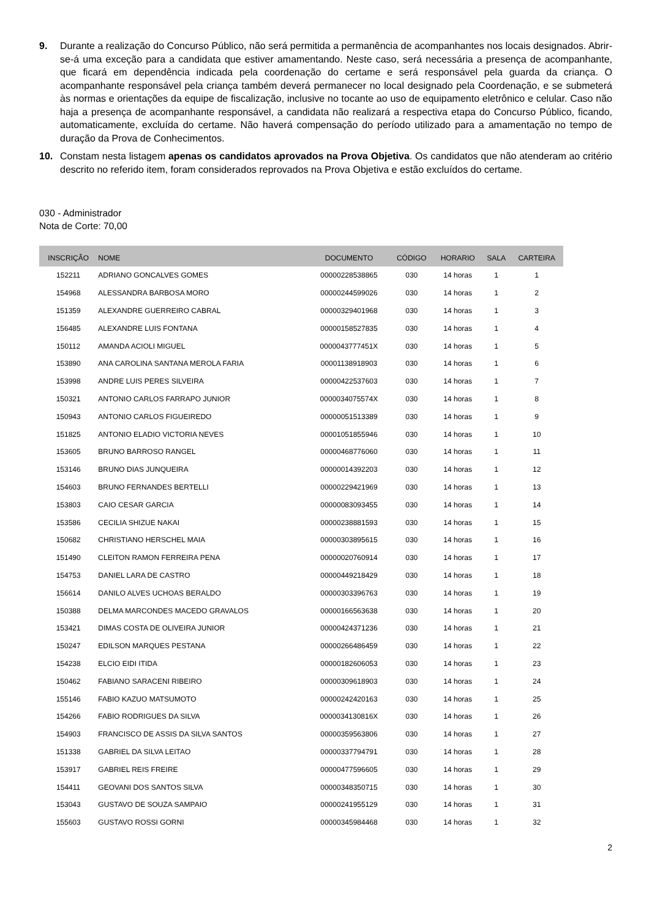9. Durante a realização do Concurso Público, não será permitida a permanência de acompanhantes nos locais designados. Abrir-se-á uma exceção para a candidata que estiver amamentando. Neste caso, será necessária a presença de acompanhante, que ficará em dependência indicada pela coordenação do certame e será responsável pela guarda da criança. O acompanhante responsável pela criança também deverá permanecer no local designado pela Coordenação, e se submeterá às normas e orientações da equipe de fiscalização, inclusive no tocante ao uso de equipamento eletrônico e celular. Caso não haja a presença de acompanhante responsável, a candidata não realizará a respectiva etapa do Concurso Público, ficando, automaticamente, excluída do certame. Não haverá compensação do período utilizado para a amamentação no tempo de duração da Prova de Conhecimentos.
10. Constam nesta listagem apenas os candidatos aprovados na Prova Objetiva. Os candidatos que não atenderam ao critério descrito no referido item, foram considerados reprovados na Prova Objetiva e estão excluídos do certame.
030 - Administrador
Nota de Corte: 70,00
| INSCRIÇÃO | NOME | DOCUMENTO | CÓDIGO | HORARIO | SALA | CARTEIRA |
| --- | --- | --- | --- | --- | --- | --- |
| 152211 | ADRIANO GONCALVES GOMES | 00000228538865 | 030 | 14 horas | 1 | 1 |
| 154968 | ALESSANDRA BARBOSA MORO | 00000244599026 | 030 | 14 horas | 1 | 2 |
| 151359 | ALEXANDRE GUERREIRO CABRAL | 00000329401968 | 030 | 14 horas | 1 | 3 |
| 156485 | ALEXANDRE LUIS FONTANA | 00000158527835 | 030 | 14 horas | 1 | 4 |
| 150112 | AMANDA ACIOLI MIGUEL | 0000043777451X | 030 | 14 horas | 1 | 5 |
| 153890 | ANA CAROLINA SANTANA MEROLA FARIA | 00001138918903 | 030 | 14 horas | 1 | 6 |
| 153998 | ANDRE LUIS PERES SILVEIRA | 00000422537603 | 030 | 14 horas | 1 | 7 |
| 150321 | ANTONIO CARLOS FARRAPO JUNIOR | 0000034075574X | 030 | 14 horas | 1 | 8 |
| 150943 | ANTONIO CARLOS FIGUEIREDO | 00000051513389 | 030 | 14 horas | 1 | 9 |
| 151825 | ANTONIO ELADIO VICTORIA NEVES | 00001051855946 | 030 | 14 horas | 1 | 10 |
| 153605 | BRUNO BARROSO RANGEL | 00000468776060 | 030 | 14 horas | 1 | 11 |
| 153146 | BRUNO DIAS JUNQUEIRA | 00000014392203 | 030 | 14 horas | 1 | 12 |
| 154603 | BRUNO FERNANDES BERTELLI | 00000229421969 | 030 | 14 horas | 1 | 13 |
| 153803 | CAIO CESAR GARCIA | 00000083093455 | 030 | 14 horas | 1 | 14 |
| 153586 | CECILIA SHIZUE NAKAI | 00000238881593 | 030 | 14 horas | 1 | 15 |
| 150682 | CHRISTIANO HERSCHEL MAIA | 00000303895615 | 030 | 14 horas | 1 | 16 |
| 151490 | CLEITON RAMON FERREIRA PENA | 00000020760914 | 030 | 14 horas | 1 | 17 |
| 154753 | DANIEL LARA DE CASTRO | 00000449218429 | 030 | 14 horas | 1 | 18 |
| 156614 | DANILO ALVES UCHOAS BERALDO | 00000303396763 | 030 | 14 horas | 1 | 19 |
| 150388 | DELMA MARCONDES MACEDO GRAVALOS | 00000166563638 | 030 | 14 horas | 1 | 20 |
| 153421 | DIMAS COSTA DE OLIVEIRA JUNIOR | 00000424371236 | 030 | 14 horas | 1 | 21 |
| 150247 | EDILSON MARQUES PESTANA | 00000266486459 | 030 | 14 horas | 1 | 22 |
| 154238 | ELCIO EIDI ITIDA | 00000182606053 | 030 | 14 horas | 1 | 23 |
| 150462 | FABIANO SARACENI RIBEIRO | 00000309618903 | 030 | 14 horas | 1 | 24 |
| 155146 | FABIO KAZUO MATSUMOTO | 00000242420163 | 030 | 14 horas | 1 | 25 |
| 154266 | FABIO RODRIGUES DA SILVA | 0000034130816X | 030 | 14 horas | 1 | 26 |
| 154903 | FRANCISCO DE ASSIS DA SILVA SANTOS | 00000359563806 | 030 | 14 horas | 1 | 27 |
| 151338 | GABRIEL DA SILVA LEITAO | 00000337794791 | 030 | 14 horas | 1 | 28 |
| 153917 | GABRIEL REIS FREIRE | 00000477596605 | 030 | 14 horas | 1 | 29 |
| 154411 | GEOVANI DOS SANTOS SILVA | 00000348350715 | 030 | 14 horas | 1 | 30 |
| 153043 | GUSTAVO DE SOUZA SAMPAIO | 00000241955129 | 030 | 14 horas | 1 | 31 |
| 155603 | GUSTAVO ROSSI GORNI | 00000345984468 | 030 | 14 horas | 1 | 32 |
2